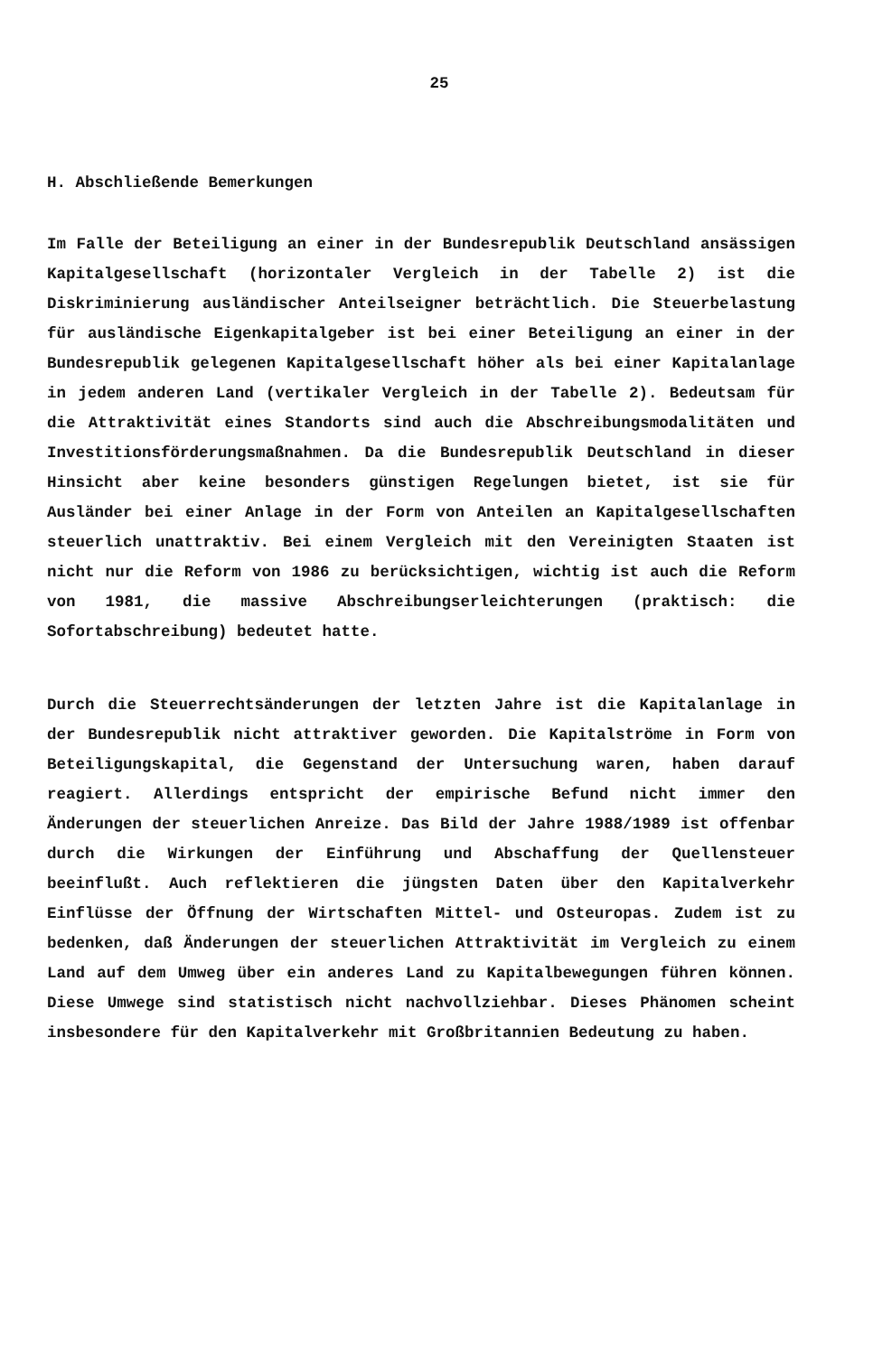25
H. Abschließende Bemerkungen
Im Falle der Beteiligung an einer in der Bundesrepublik Deutschland ansässigen Kapitalgesellschaft (horizontaler Vergleich in der Tabelle 2) ist die Diskriminierung ausländischer Anteilseigner beträchtlich. Die Steuerbelastung für ausländische Eigenkapitalgeber ist bei einer Beteiligung an einer in der Bundesrepublik gelegenen Kapitalgesellschaft höher als bei einer Kapitalanlage in jedem anderen Land (vertikaler Vergleich in der Tabelle 2). Bedeutsam für die Attraktivität eines Standorts sind auch die Abschreibungsmodalitäten und Investitionsförderungsmaßnahmen. Da die Bundesrepublik Deutschland in dieser Hinsicht aber keine besonders günstigen Regelungen bietet, ist sie für Ausländer bei einer Anlage in der Form von Anteilen an Kapitalgesellschaften steuerlich unattraktiv. Bei einem Vergleich mit den Vereinigten Staaten ist nicht nur die Reform von 1986 zu berücksichtigen, wichtig ist auch die Reform von 1981, die massive Abschreibungserleichterungen (praktisch: die Sofortabschreibung) bedeutet hatte.
Durch die Steuerrechtsänderungen der letzten Jahre ist die Kapitalanlage in der Bundesrepublik nicht attraktiver geworden. Die Kapitalströme in Form von Beteiligungskapital, die Gegenstand der Untersuchung waren, haben darauf reagiert. Allerdings entspricht der empirische Befund nicht immer den Änderungen der steuerlichen Anreize. Das Bild der Jahre 1988/1989 ist offenbar durch die Wirkungen der Einführung und Abschaffung der Quellensteuer beeinflußt. Auch reflektieren die jüngsten Daten über den Kapitalverkehr Einflüsse der Öffnung der Wirtschaften Mittel- und Osteuropas. Zudem ist zu bedenken, daß Änderungen der steuerlichen Attraktivität im Vergleich zu einem Land auf dem Umweg über ein anderes Land zu Kapitalbewegungen führen können. Diese Umwege sind statistisch nicht nachvollziehbar. Dieses Phänomen scheint insbesondere für den Kapitalverkehr mit Großbritannien Bedeutung zu haben.